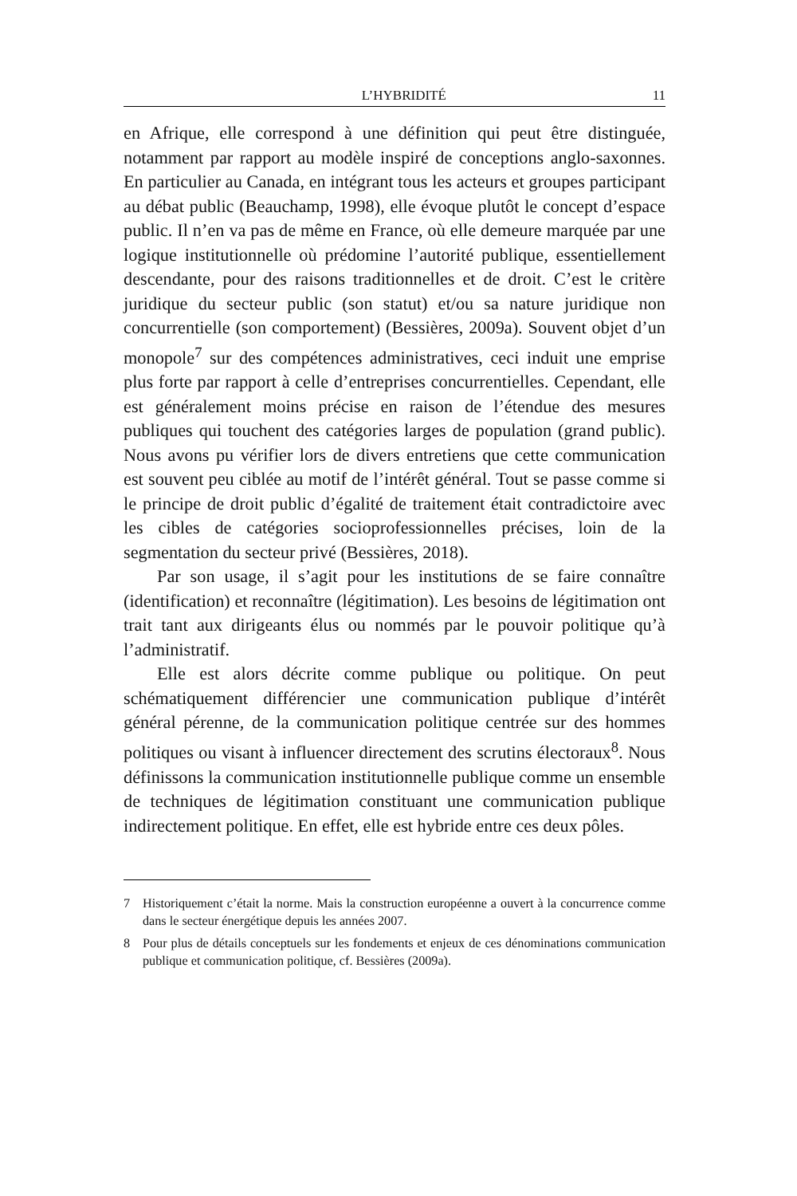L’HYBRIDITÉ 11
en Afrique, elle correspond à une définition qui peut être distinguée, notamment par rapport au modèle inspiré de conceptions anglo-saxonnes. En particulier au Canada, en intégrant tous les acteurs et groupes participant au débat public (Beauchamp, 1998), elle évoque plutôt le concept d’espace public. Il n’en va pas de même en France, où elle demeure marquée par une logique institutionnelle où prédomine l’autorité publique, essentiellement descendante, pour des raisons traditionnelles et de droit. C’est le critère juridique du secteur public (son statut) et/ou sa nature juridique non concurrentielle (son comportement) (Bessières, 2009a). Souvent objet d’un monopole<sup>7</sup> sur des compétences administratives, ceci induit une emprise plus forte par rapport à celle d’entreprises concurrentielles. Cependant, elle est généralement moins précise en raison de l’étendue des mesures publiques qui touchent des catégories larges de population (grand public). Nous avons pu vérifier lors de divers entretiens que cette communication est souvent peu ciblée au motif de l’intérêt général. Tout se passe comme si le principe de droit public d’égalité de traitement était contradictoire avec les cibles de catégories socioprofessionnelles précises, loin de la segmentation du secteur privé (Bessières, 2018).
Par son usage, il s’agit pour les institutions de se faire connaître (identification) et reconnaître (légitimation). Les besoins de légitimation ont trait tant aux dirigeants élus ou nommés par le pouvoir politique qu’à l’administratif.
Elle est alors décrite comme publique ou politique. On peut schématiquement différencier une communication publique d’intérêt général pérenne, de la communication politique centrée sur des hommes politiques ou visant à influencer directement des scrutins électoraux<sup>8</sup>. Nous définissons la communication institutionnelle publique comme un ensemble de techniques de légitimation constituant une communication publique indirectement politique. En effet, elle est hybride entre ces deux pôles.
7 Historiquement c’était la norme. Mais la construction européenne a ouvert à la concurrence comme dans le secteur énergétique depuis les années 2007.
8 Pour plus de détails conceptuels sur les fondements et enjeux de ces dénominations communication publique et communication politique, cf. Bessières (2009a).